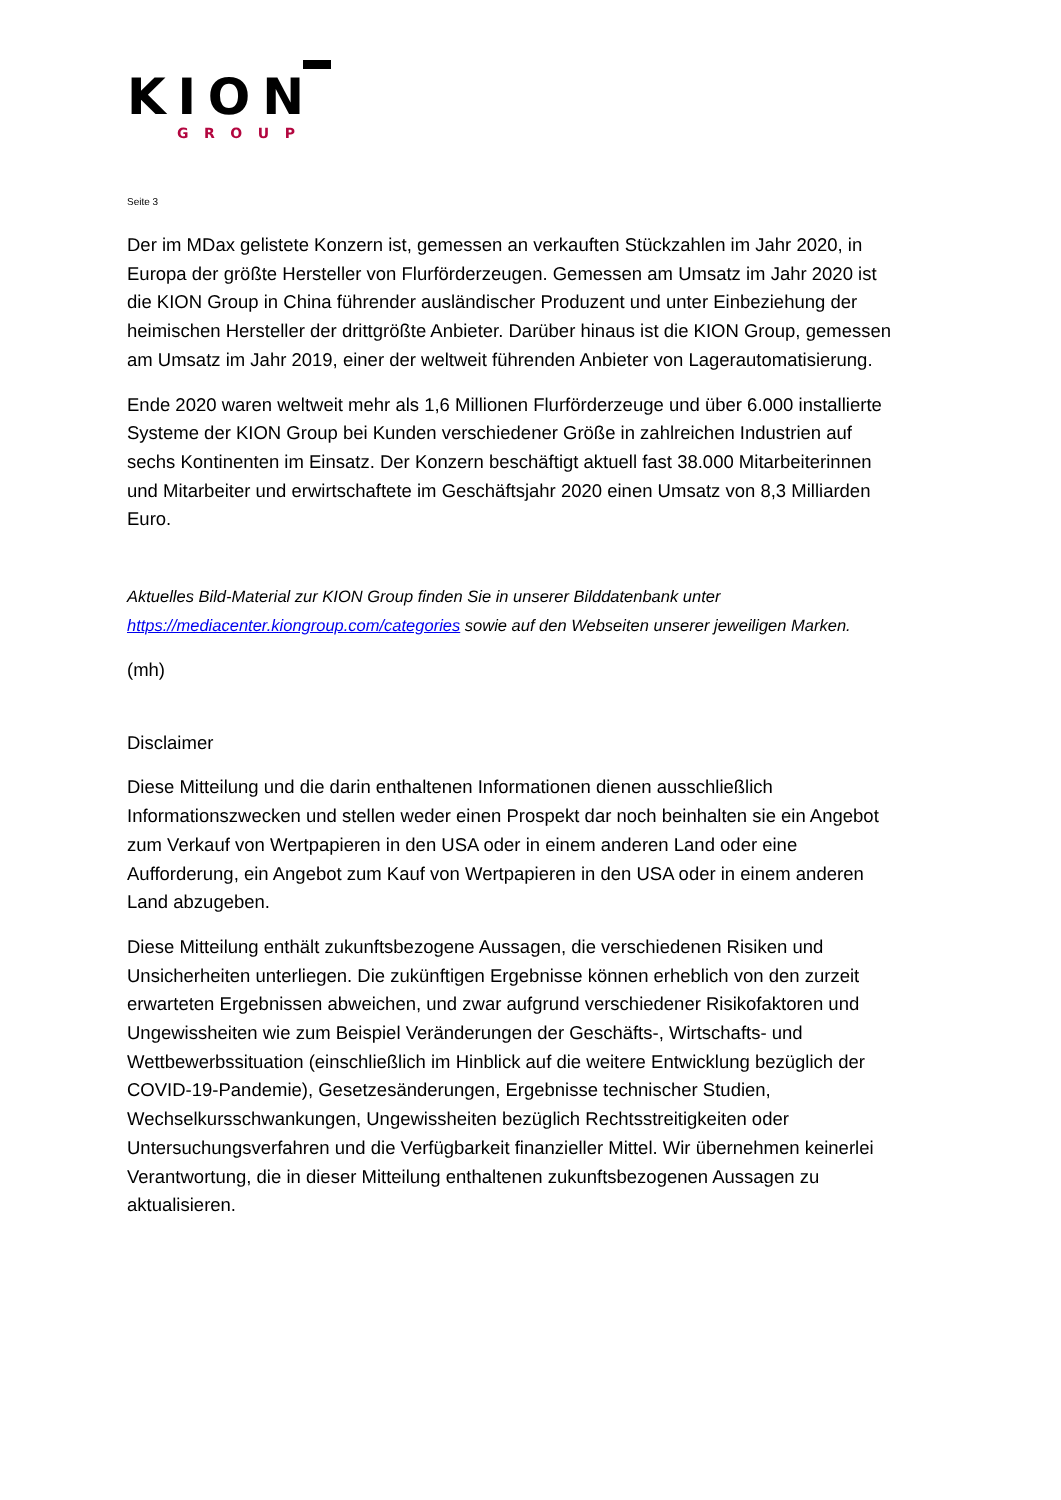KION
GROUP
Seite 3
Der im MDax gelistete Konzern ist, gemessen an verkauften Stückzahlen im Jahr 2020, in Europa der größte Hersteller von Flurförderzeugen. Gemessen am Umsatz im Jahr 2020 ist die KION Group in China führender ausländischer Produzent und unter Einbeziehung der heimischen Hersteller der drittgrößte Anbieter. Darüber hinaus ist die KION Group, gemessen am Umsatz im Jahr 2019, einer der weltweit führenden Anbieter von Lagerautomatisierung.
Ende 2020 waren weltweit mehr als 1,6 Millionen Flurförderzeuge und über 6.000 installierte Systeme der KION Group bei Kunden verschiedener Größe in zahlreichen Industrien auf sechs Kontinenten im Einsatz. Der Konzern beschäftigt aktuell fast 38.000 Mitarbeiterinnen und Mitarbeiter und erwirtschaftete im Geschäftsjahr 2020 einen Umsatz von 8,3 Milliarden Euro.
Aktuelles Bild-Material zur KION Group finden Sie in unserer Bilddatenbank unter https://mediacenter.kiongroup.com/categories sowie auf den Webseiten unserer jeweiligen Marken.
(mh)
Disclaimer
Diese Mitteilung und die darin enthaltenen Informationen dienen ausschließlich Informationszwecken und stellen weder einen Prospekt dar noch beinhalten sie ein Angebot zum Verkauf von Wertpapieren in den USA oder in einem anderen Land oder eine Aufforderung, ein Angebot zum Kauf von Wertpapieren in den USA oder in einem anderen Land abzugeben.
Diese Mitteilung enthält zukunftsbezogene Aussagen, die verschiedenen Risiken und Unsicherheiten unterliegen. Die zukünftigen Ergebnisse können erheblich von den zurzeit erwarteten Ergebnissen abweichen, und zwar aufgrund verschiedener Risikofaktoren und Ungewissheiten wie zum Beispiel Veränderungen der Geschäfts-, Wirtschafts- und Wettbewerbssituation (einschließlich im Hinblick auf die weitere Entwicklung bezüglich der COVID-19-Pandemie), Gesetzesänderungen, Ergebnisse technischer Studien, Wechselkursschwankungen, Ungewissheiten bezüglich Rechtsstreitigkeiten oder Untersuchungsverfahren und die Verfügbarkeit finanzieller Mittel. Wir übernehmen keinerlei Verantwortung, die in dieser Mitteilung enthaltenen zukunftsbezogenen Aussagen zu aktualisieren.